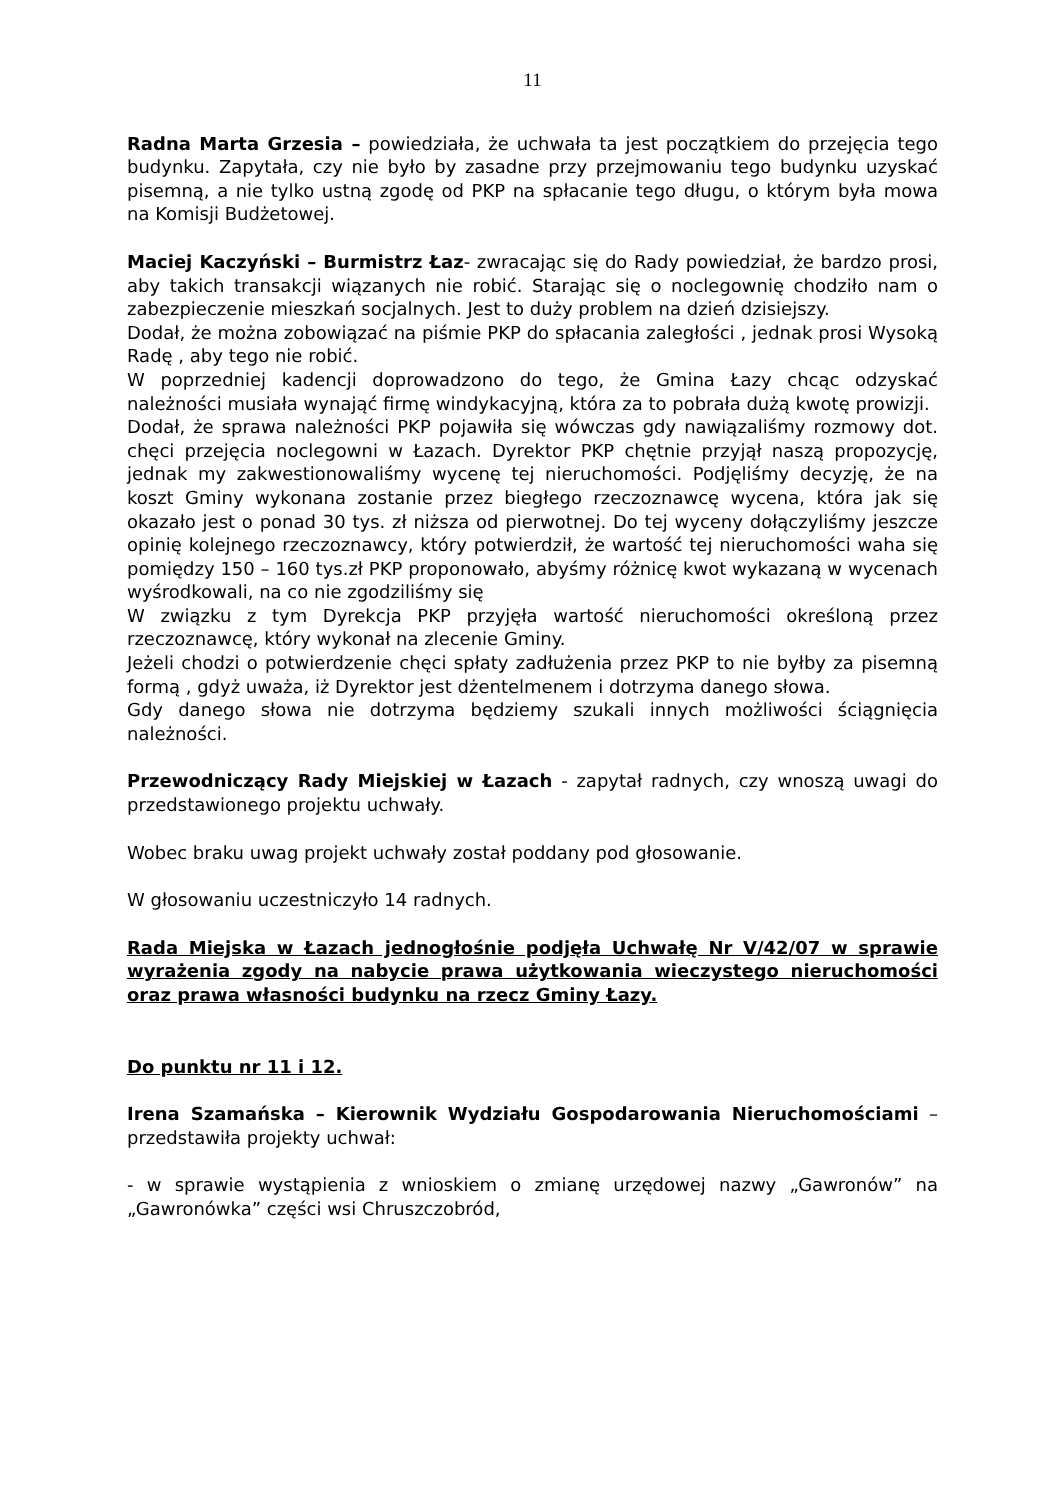11
Radna Marta Grzesia – powiedziała, że uchwała ta jest początkiem do przejęcia tego budynku. Zapytała, czy nie było by zasadne przy przejmowaniu tego budynku uzyskać pisemną, a nie tylko ustną zgodę od PKP na spłacanie tego długu, o którym była mowa na Komisji Budżetowej.
Maciej Kaczyński – Burmistrz Łaz- zwracając się do Rady powiedział, że bardzo prosi, aby takich transakcji wiązanych nie robić. Starając się o noclegownię chodziło nam o zabezpieczenie mieszkań socjalnych. Jest to duży problem na dzień dzisiejszy.
Dodał, że można zobowiązać na piśmie PKP do spłacania zaległości , jednak prosi Wysoką Radę , aby tego nie robić.
W poprzedniej kadencji doprowadzono do tego, że Gmina Łazy chcąc odzyskać należności musiała wynająć firmę windykacyjną, która za to pobrała dużą kwotę prowizji.
Dodał, że sprawa należności PKP pojawiła się wówczas gdy nawiązaliśmy rozmowy dot. chęci przejęcia noclegowni w Łazach. Dyrektor PKP chętnie przyjął naszą propozycję, jednak my zakwestionowaliśmy wycenę tej nieruchomości. Podjęliśmy decyzję, że na koszt Gminy wykonana zostanie przez biegłego rzeczoznawcę wycena, która jak się okazało jest o ponad 30 tys. zł niższa od pierwotnej. Do tej wyceny dołączyliśmy jeszcze opinię kolejnego rzeczoznawcy, który potwierdził, że wartość tej nieruchomości waha się pomiędzy 150 – 160 tys.zł PKP proponowało, abyśmy różnicę kwot wykazaną w wycenach wyśrodkowali, na co nie zgodziliśmy się
W związku z tym Dyrekcja PKP przyjęła wartość nieruchomości określoną przez rzeczoznawcę, który wykonał na zlecenie Gminy.
Jeżeli chodzi o potwierdzenie chęci spłaty zadłużenia przez PKP to nie byłby za pisemną formą , gdyż uważa, iż Dyrektor jest dżentelmenem i dotrzyma danego słowa.
Gdy danego słowa nie dotrzyma będziemy szukali innych możliwości ściągnięcia należności.
Przewodniczący Rady Miejskiej w Łazach - zapytał radnych, czy wnoszą uwagi do przedstawionego projektu uchwały.
Wobec braku uwag projekt uchwały został poddany pod głosowanie.
W głosowaniu uczestniczyło 14 radnych.
Rada Miejska w Łazach jednogłośnie podjęła Uchwałę Nr V/42/07 w sprawie wyrażenia zgody na nabycie prawa użytkowania wieczystego nieruchomości oraz prawa własności budynku na rzecz Gminy Łazy.
Do punktu nr 11 i 12.
Irena Szamańska – Kierownik Wydziału Gospodarowania Nieruchomościami – przedstawiła projekty uchwał:
- w sprawie wystąpienia z wnioskiem o zmianę urzędowej nazwy „Gawronów” na „Gawronówka” części wsi Chruszczobród,